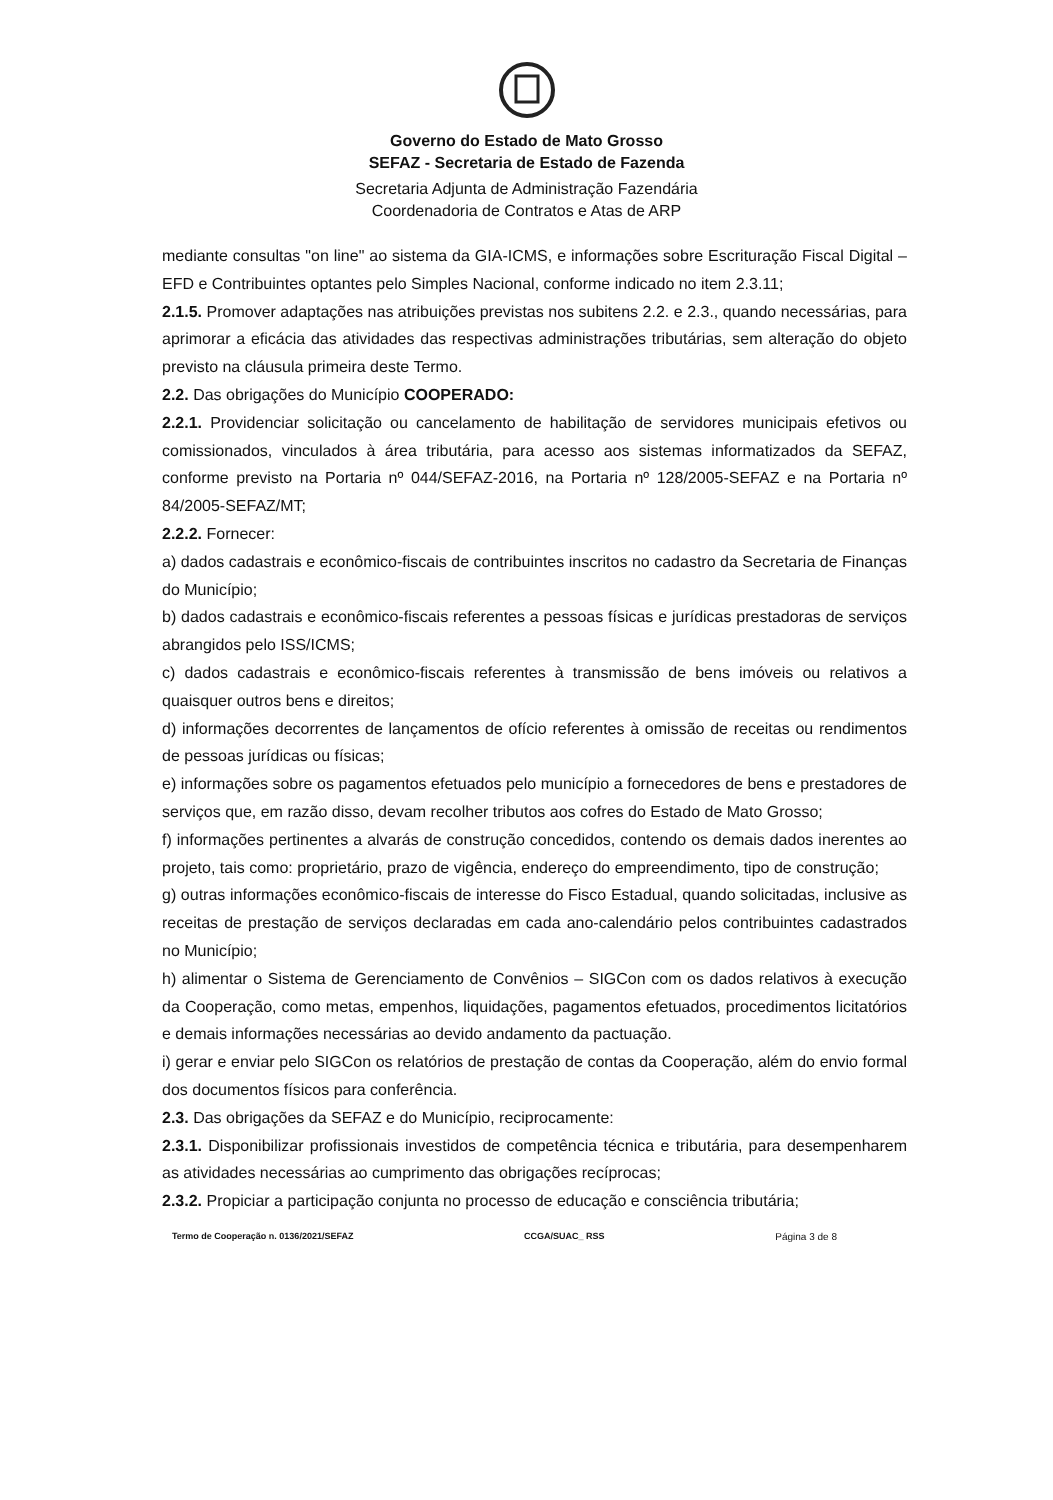Governo do Estado de Mato Grosso
SEFAZ - Secretaria de Estado de Fazenda
Secretaria Adjunta de Administração Fazendária
Coordenadoria de Contratos e Atas de ARP
mediante consultas "on line" ao sistema da GIA-ICMS, e informações sobre Escrituração Fiscal Digital – EFD e Contribuintes optantes pelo Simples Nacional, conforme indicado no item 2.3.11;
2.1.5. Promover adaptações nas atribuições previstas nos subitens 2.2. e 2.3., quando necessárias, para aprimorar a eficácia das atividades das respectivas administrações tributárias, sem alteração do objeto previsto na cláusula primeira deste Termo.
2.2. Das obrigações do Município COOPERADO:
2.2.1. Providenciar solicitação ou cancelamento de habilitação de servidores municipais efetivos ou comissionados, vinculados à área tributária, para acesso aos sistemas informatizados da SEFAZ, conforme previsto na Portaria nº 044/SEFAZ-2016, na Portaria nº 128/2005-SEFAZ e na Portaria nº 84/2005-SEFAZ/MT;
2.2.2. Fornecer:
a) dados cadastrais e econômico-fiscais de contribuintes inscritos no cadastro da Secretaria de Finanças do Município;
b) dados cadastrais e econômico-fiscais referentes a pessoas físicas e jurídicas prestadoras de serviços abrangidos pelo ISS/ICMS;
c) dados cadastrais e econômico-fiscais referentes à transmissão de bens imóveis ou relativos a quaisquer outros bens e direitos;
d) informações decorrentes de lançamentos de ofício referentes à omissão de receitas ou rendimentos de pessoas jurídicas ou físicas;
e) informações sobre os pagamentos efetuados pelo município a fornecedores de bens e prestadores de serviços que, em razão disso, devam recolher tributos aos cofres do Estado de Mato Grosso;
f) informações pertinentes a alvarás de construção concedidos, contendo os demais dados inerentes ao projeto, tais como: proprietário, prazo de vigência, endereço do empreendimento, tipo de construção;
g) outras informações econômico-fiscais de interesse do Fisco Estadual, quando solicitadas, inclusive as receitas de prestação de serviços declaradas em cada ano-calendário pelos contribuintes cadastrados no Município;
h) alimentar o Sistema de Gerenciamento de Convênios – SIGCon com os dados relativos à execução da Cooperação, como metas, empenhos, liquidações, pagamentos efetuados, procedimentos licitatórios e demais informações necessárias ao devido andamento da pactuação.
i) gerar e enviar pelo SIGCon os relatórios de prestação de contas da Cooperação, além do envio formal dos documentos físicos para conferência.
2.3. Das obrigações da SEFAZ e do Município, reciprocamente:
2.3.1. Disponibilizar profissionais investidos de competência técnica e tributária, para desempenharem as atividades necessárias ao cumprimento das obrigações recíprocas;
2.3.2. Propiciar a participação conjunta no processo de educação e consciência tributária;
Termo de Cooperação n. 0136/2021/SEFAZ CCGA/SUAC_ RSS Página 3 de 8